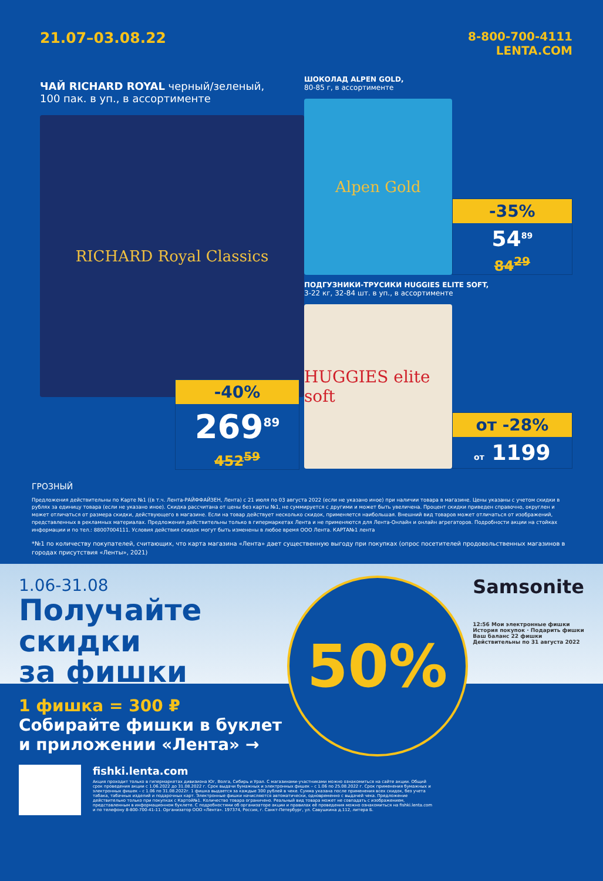21.07–03.08.22
8-800-700-4111
LENTA.COM
ЧАЙ RICHARD ROYAL черный/зеленый,
100 пак. в уп., в ассортименте
RICHARD Royal Classics
-40%
269<sup>89</sup>
452<sup>59</sup>
ШОКОЛАД ALPEN GOLD,
80-85 г, в ассортименте
Alpen Gold
-35%
54<sup>89</sup>
84<sup>29</sup>
ПОДГУЗНИКИ-ТРУСИКИ HUGGIES ELITE SOFT,
3-22 кг, 32-84 шт. в уп., в ассортименте
HUGGIES elite soft
от -28%
от 1199
ГРОЗНЫЙ
Предложения действительны по Карте №1 ((в т.ч. Лента-РАЙФФАЙЗЕН, Лента) с 21 июля по 03 августа 2022 (если не указано иное) при наличии товара в магазине. Цены указаны с учетом скидки в рублях за единицу товара (если не указано иное). Скидка рассчитана от цены без карты №1, не суммируется с другими и может быть увеличена. Процент скидки приведен справочно, округлен и может отличаться от размера скидки, действующего в магазине. Если на товар действует несколько скидок, применяется наибольшая. Внешний вид товаров может отличаться от изображений, представленных в рекламных материалах. Предложения действительны только в гипермаркетах Лента и не применяются для Лента-Онлайн и онлайн агрегаторов. Подробности акции на стойках информации и по тел.: 88007004111. Условия действия скидок могут быть изменены в любое время ООО Лента. КАРТА№1 лента
*№1 по количеству покупателей, считающих, что карта магазина «Лента» дает существенную выгоду при покупках (опрос посетителей продовольственных магазинов в городах присутствия «Ленты», 2021)
1.06-31.08
Получайте
скидки
за фишки
1 фишка = 300 ₽
Собирайте фишки в буклет
и приложении «Лента» →
50%
Samsonite
12:56 Мои электронные фишки
История покупок · Подарить фишки
Ваш баланс 22 фишки
Действительны по 31 августа 2022
fishki.lenta.com
Акция проходит только в гипермаркетах дивизиона Юг, Волга, Сибирь и Урал. С магазинами-участниками можно ознакомиться на сайте акции. Общий срок проведения акции с 1.06.2022 до 31.08.2022 г. Срок выдачи бумажных и электронных фишек – с 1.06 по 25.08.2022 г. Срок применения бумажных и электронных фишек – с 1.06 по 31.08.2022г. 1 фишка выдается за каждые 300 рублей в чеке. Сумма указана после применения всех скидок, без учета табака, табачных изделий и подарочных карт. Электронные фишки начисляются автоматически, одновременно с выдачей чека. Предложение действительно только при покупках с Картой№1. Количество товара ограничено. Реальный вид товара может не совпадать с изображением, представленным в информационном буклете. С подробностями об организаторе акции и правилах её проведения можно ознакомиться на fishki.lenta.com и по телефону 8-800-700-41-11. Организатор ООО «Лента». 197374, Россия, г. Санкт-Петербург, ул. Савушкина д.112, литера Б.